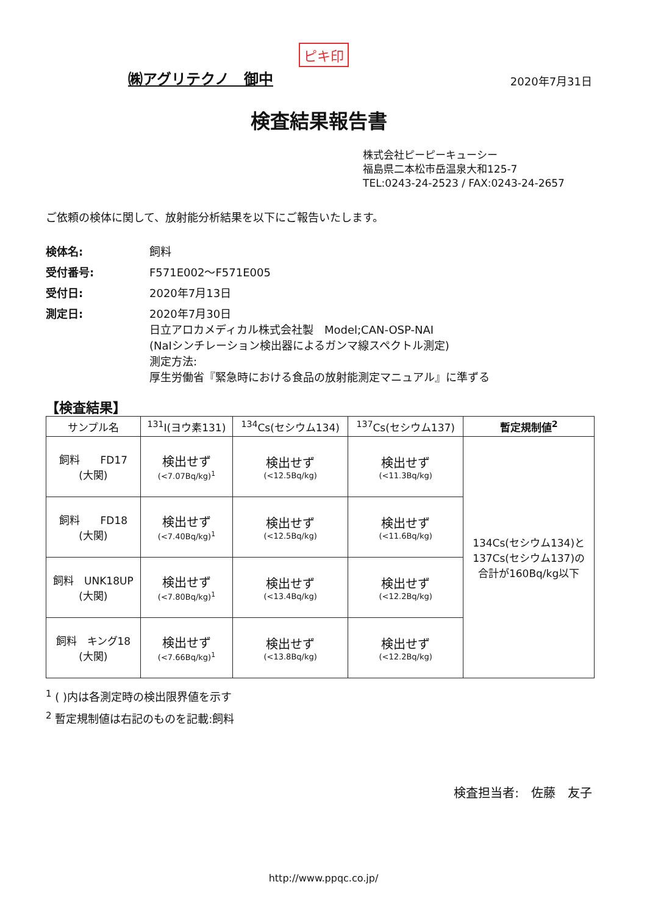ピキ印
㈱アグリテクノ　御中 2020年7月31日
検査結果報告書
株式会社ピーピーキューシー
福島県二本松市岳温泉大和125-7
TEL:0243-24-2523 / FAX:0243-24-2657
ご依頼の検体に関して、放射能分析結果を以下にご報告いたします。
検体名: 飼料 受付番号: F571E002～F571E005 受付日: 2020年7月13日 測定日: 2020年7月30日
日立アロカメディカル株式会社製　Model;CAN-OSP-NAI
(NaIシンチレーション検出器によるガンマ線スペクトル測定)
測定方法:
厚生労働省『緊急時における食品の放射能測定マニュアル』に準ずる
【検査結果】
| サンプル名 | <sup>131</sup>I(ヨウ素131) | <sup>134</sup>Cs(セシウム134) | <sup>137</sup>Cs(セシウム137) | 暫定規制値<sup>2</sup> |
| --- | --- | --- | --- | --- |
| 飼料 FD17 (大関) | 検出せず (<7.07Bq/kg)<sup>1</sup> | 検出せず (<12.5Bq/kg) | 検出せず (<11.3Bq/kg) | 134Cs(セシウム134)と 137Cs(セシウム137)の 合計が160Bq/kg以下 |
| 飼料 FD18 (大関) | 検出せず (<7.40Bq/kg)<sup>1</sup> | 検出せず (<12.5Bq/kg) | 検出せず (<11.6Bq/kg) | |
| 飼料 UNK18UP (大関) | 検出せず (<7.80Bq/kg)<sup>1</sup> | 検出せず (<13.4Bq/kg) | 検出せず (<12.2Bq/kg) | |
| 飼料 キング18 (大関) | 検出せず (<7.66Bq/kg)<sup>1</sup> | 検出せず (<13.8Bq/kg) | 検出せず (<12.2Bq/kg) | |
<sup>1</sup> ( )内は各測定時の検出限界値を示す
<sup>2</sup> 暫定規制値は右記のものを記載:飼料
検査担当者:　佐藤　友子
http://www.ppqc.co.jp/